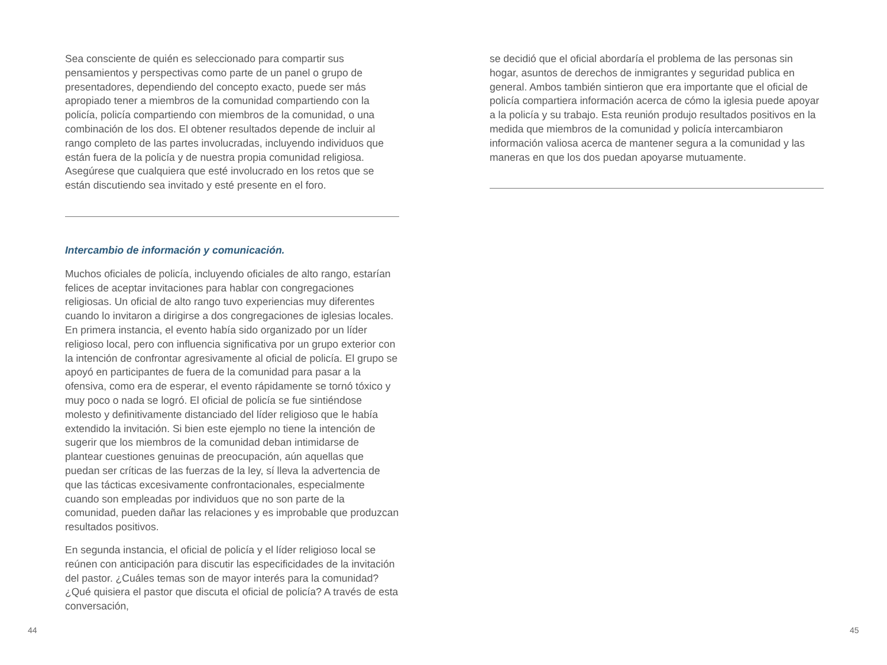Sea consciente de quién es seleccionado para compartir sus pensamientos y perspectivas como parte de un panel o grupo de presentadores, dependiendo del concepto exacto, puede ser más apropiado tener a miembros de la comunidad compartiendo con la policía, policía compartiendo con miembros de la comunidad, o una combinación de los dos. El obtener resultados depende de incluir al rango completo de las partes involucradas, incluyendo individuos que están fuera de la policía y de nuestra propia comunidad religiosa. Asegúrese que cualquiera que esté involucrado en los retos que se están discutiendo sea invitado y esté presente en el foro.
Intercambio de información y comunicación.
Muchos oficiales de policía, incluyendo oficiales de alto rango, estarían felices de aceptar invitaciones para hablar con congregaciones religiosas. Un oficial de alto rango tuvo experiencias muy diferentes cuando lo invitaron a dirigirse a dos congregaciones de iglesias locales. En primera instancia, el evento había sido organizado por un líder religioso local, pero con influencia significativa por un grupo exterior con la intención de confrontar agresivamente al oficial de policía. El grupo se apoyó en participantes de fuera de la comunidad para pasar a la ofensiva, como era de esperar, el evento rápidamente se tornó tóxico y muy poco o nada se logró. El oficial de policía se fue sintiéndose molesto y definitivamente distanciado del líder religioso que le había extendido la invitación. Si bien este ejemplo no tiene la intención de sugerir que los miembros de la comunidad deban intimidarse de plantear cuestiones genuinas de preocupación, aún aquellas que puedan ser críticas de las fuerzas de la ley, sí lleva la advertencia de que las tácticas excesivamente confrontacionales, especialmente cuando son empleadas por individuos que no son parte de la comunidad, pueden dañar las relaciones y es improbable que produzcan resultados positivos.
En segunda instancia, el oficial de policía y el líder religioso local se reúnen con anticipación para discutir las especificidades de la invitación del pastor. ¿Cuáles temas son de mayor interés para la comunidad? ¿Qué quisiera el pastor que discuta el oficial de policía? A través de esta conversación,
se decidió que el oficial abordaría el problema de las personas sin hogar, asuntos de derechos de inmigrantes y seguridad publica en general. Ambos también sintieron que era importante que el oficial de policía compartiera información acerca de cómo la iglesia puede apoyar a la policía y su trabajo. Esta reunión produjo resultados positivos en la medida que miembros de la comunidad y policía intercambiaron información valiosa acerca de mantener segura a la comunidad y las maneras en que los dos puedan apoyarse mutuamente.
44 45